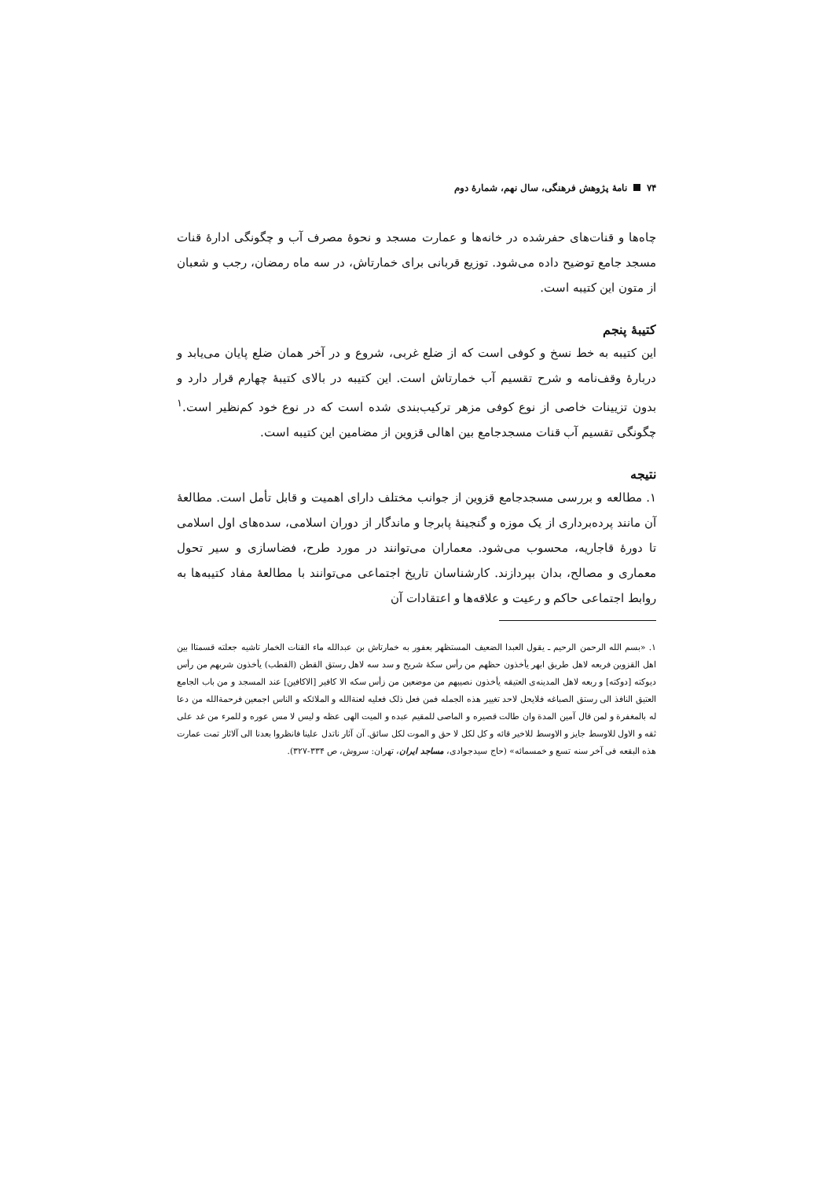۷۴ نامهٔ پژوهش فرهنگی، سال نهم، شمارهٔ دوم
چاه‌ها و قنات‌های حفرشده در خانه‌ها و عمارت مسجد و نحوهٔ مصرف آب و چگونگی ادارهٔ قنات مسجد جامع توضیح داده می‌شود. توزیع قربانی برای خمارتاش، در سه ماه رمضان، رجب و شعبان از متون این کتیبه است.
کتیبهٔ پنجم
این کتیبه به خط نسخ و کوفی است که از ضلع غربی، شروع و در آخر همان ضلع پایان می‌یابد و دربارهٔ وقف‌نامه و شرح تقسیم آب خمارتاش است. این کتیبه در بالای کتیبهٔ چهارم قرار دارد و بدون تزیینات خاصی از نوع کوفی مزهر ترکیب‌بندی شده است که در نوع خود کم‌نظیر است.<sup>۱</sup> چگونگی تقسیم آب قنات مسجدجامع بین اهالی قزوین از مضامین این کتیبه است.
نتیجه
۱. مطالعه و بررسی مسجدجامع قزوین از جوانب مختلف دارای اهمیت و قابل تأمل است. مطالعهٔ آن مانند پرده‌برداری از یک موزه و گنجینهٔ پابرجا و ماندگار از دوران اسلامی، سده‌های اول اسلامی تا دورهٔ قاجاریه، محسوب می‌شود. معماران می‌توانند در مورد طرح، فضاسازی و سیر تحول معماری و مصالح، بدان بپردازند. کارشناسان تاریخ اجتماعی می‌توانند با مطالعهٔ مفاد کتیبه‌ها به روابط اجتماعی حاکم و رعیت و علاقه‌ها و اعتقادات آن
۱. «بسم الله الرحمن الرحیم ـ یقول العبدا الضعیف المستظهر بعفور به خمارتاش بن عبدالله ماء القنات الخمار تاشیه جعلته قسمتاا بین اهل القزوین فربعه لاهل طریق ابهر یأخذون حظهم من رأس سکهٔ شریح و سد سه لاهل رستق القطن (القطب) یأخذون شربهم من رأس دیوکته [دوکته] و ربعه لاهل المدینه‌ی العتیقه یأخذون نصیبهم من موضعین من زأس سکه الا کافیر [الاکافین] عند المسجد و من باب الجامع العتیق النافذ الی رستق الصباغه فلایحل لاحد تغییر هذه الجمله فمن فعل ذلک فعلیه لعنةالله و الملائکه و الناس اجمعین فرحمةالله من دعا له بالمغفرة و لمن قال آمین المدة وان طالت قصیره و الماصی للمقیم عبده و المیت الهی عظه و لیس لا مس عوره و للمرء من غد علی ثقه و الاول للاوسط جایز و الاوسط للاخیر قائه و کل لکل لا حق و الموت لکل سائق. آن آثار ناتدل علینا فانظروا بعدنا الی آلاثار تمت عمارت هذه البقعه فی آخر سنه تسع و خمسمائه» (حاج سیدجوادی، مساجد ایران، تهران: سروش، ص ۳۳۴-۳۲۷).